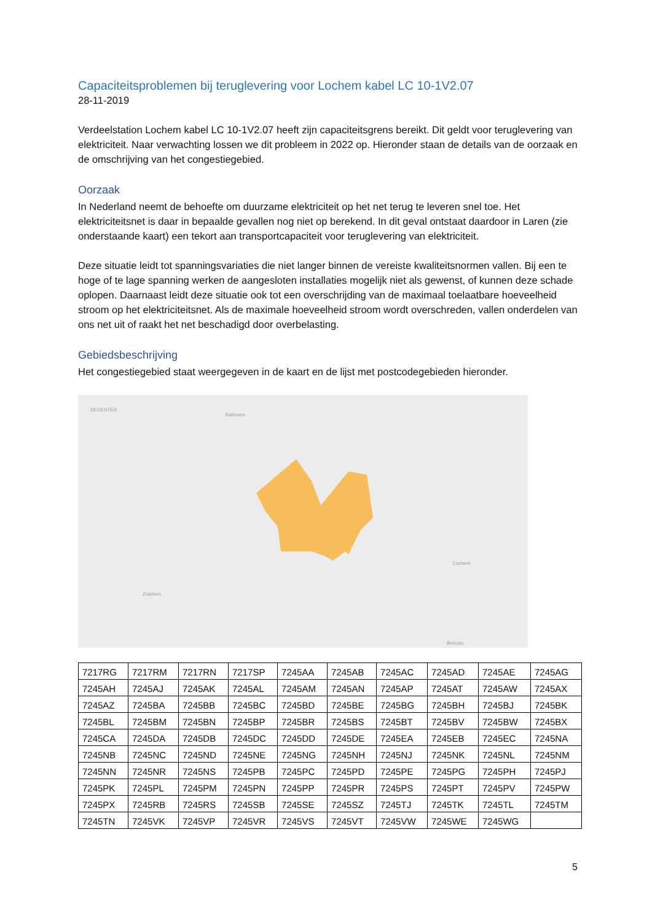Capaciteitsproblemen bij teruglevering voor Lochem kabel LC 10-1V2.07
28-11-2019
Verdeelstation Lochem kabel LC 10-1V2.07 heeft zijn capaciteitsgrens bereikt. Dit geldt voor teruglevering van elektriciteit. Naar verwachting lossen we dit probleem in 2022 op. Hieronder staan de details van de oorzaak en de omschrijving van het congestiegebied.
Oorzaak
In Nederland neemt de behoefte om duurzame elektriciteit op het net terug te leveren snel toe. Het elektriciteitsnet is daar in bepaalde gevallen nog niet op berekend. In dit geval ontstaat daardoor in Laren (zie onderstaande kaart) een tekort aan transportcapaciteit voor teruglevering van elektriciteit.
Deze situatie leidt tot spanningsvariaties die niet langer binnen de vereiste kwaliteitsnormen vallen. Bij een te hoge of te lage spanning werken de aangesloten installaties mogelijk niet als gewenst, of kunnen deze schade oplopen. Daarnaast leidt deze situatie ook tot een overschrijding van de maximaal toelaatbare hoeveelheid stroom op het elektriciteitsnet. Als de maximale hoeveelheid stroom wordt overschreden, vallen onderdelen van ons net uit of raakt het net beschadigd door overbelasting.
Gebiedsbeschrijving
Het congestiegebied staat weergegeven in de kaart en de lijst met postcodegebieden hieronder.
DEVENTER
Bathmen
Lochem
Zutphen
Borculo
| 7217RG | 7217RM | 7217RN | 7217SP | 7245AA | 7245AB | 7245AC | 7245AD | 7245AE | 7245AG |
| 7245AH | 7245AJ | 7245AK | 7245AL | 7245AM | 7245AN | 7245AP | 7245AT | 7245AW | 7245AX |
| 7245AZ | 7245BA | 7245BB | 7245BC | 7245BD | 7245BE | 7245BG | 7245BH | 7245BJ | 7245BK |
| 7245BL | 7245BM | 7245BN | 7245BP | 7245BR | 7245BS | 7245BT | 7245BV | 7245BW | 7245BX |
| 7245CA | 7245DA | 7245DB | 7245DC | 7245DD | 7245DE | 7245EA | 7245EB | 7245EC | 7245NA |
| 7245NB | 7245NC | 7245ND | 7245NE | 7245NG | 7245NH | 7245NJ | 7245NK | 7245NL | 7245NM |
| 7245NN | 7245NR | 7245NS | 7245PB | 7245PC | 7245PD | 7245PE | 7245PG | 7245PH | 7245PJ |
| 7245PK | 7245PL | 7245PM | 7245PN | 7245PP | 7245PR | 7245PS | 7245PT | 7245PV | 7245PW |
| 7245PX | 7245RB | 7245RS | 7245SB | 7245SE | 7245SZ | 7245TJ | 7245TK | 7245TL | 7245TM |
| 7245TN | 7245VK | 7245VP | 7245VR | 7245VS | 7245VT | 7245VW | 7245WE | 7245WG | |
5